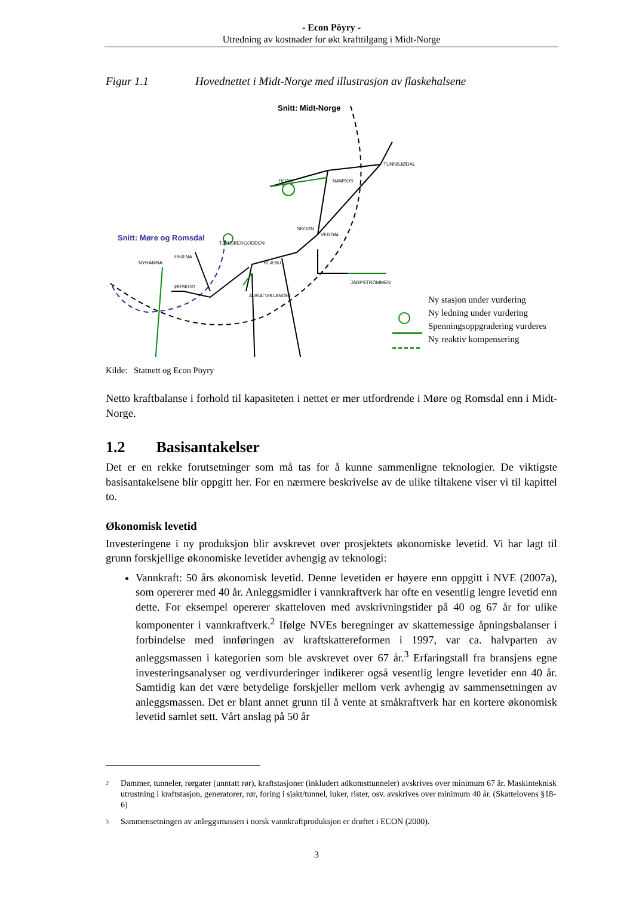- Econ Pöyry -
Utredning av kostnader for økt krafttilgang i Midt-Norge
Figur 1.1 Hovednettet i Midt-Norge med illustrasjon av flaskehalsene
Snitt: Midt-Norge
Snitt: Møre og Romsdal
ROAN
NAMSOS
TUNNSJØDAL
SKOGN
VERDAL
TJELDBERGODDEN
KLÆBU
JÄRPSTRÖMMEN
FRÆNA
NYHAMNA
ØRSKOG
AURA/ VIKLANDET
Ny stasjon under vurdering
Ny ledning under vurdering
Spenningsoppgradering vurderes
Ny reaktiv kompensering
Kilde: Statnett og Econ Pöyry
Netto kraftbalanse i forhold til kapasiteten i nettet er mer utfordrende i Møre og Romsdal enn i Midt-Norge.
1.2 Basisantakelser
Det er en rekke forutsetninger som må tas for å kunne sammenligne teknologier. De viktigste basisantakelsene blir oppgitt her. For en nærmere beskrivelse av de ulike tiltakene viser vi til kapittel to.
Økonomisk levetid
Investeringene i ny produksjon blir avskrevet over prosjektets økonomiske levetid. Vi har lagt til grunn forskjellige økonomiske levetider avhengig av teknologi:
Vannkraft: 50 års økonomisk levetid. Denne levetiden er høyere enn oppgitt i NVE (2007a), som opererer med 40 år. Anleggsmidler i vannkraftverk har ofte en vesentlig lengre levetid enn dette. For eksempel opererer skatteloven med avskrivningstider på 40 og 67 år for ulike komponenter i vannkraftverk.<sup>2</sup> Ifølge NVEs beregninger av skattemessige åpningsbalanser i forbindelse med innføringen av kraftskattereformen i 1997, var ca. halvparten av anleggsmassen i kategorien som ble avskrevet over 67 år.<sup>3</sup> Erfaringstall fra bransjens egne investeringsanalyser og verdivurderinger indikerer også vesentlig lengre levetider enn 40 år. Samtidig kan det være betydelige forskjeller mellom verk avhengig av sammensetningen av anleggsmassen. Det er blant annet grunn til å vente at småkraftverk har en kortere økonomisk levetid samlet sett. Vårt anslag på 50 år
2 Dammer, tunneler, rørgater (unntatt rør), kraftstasjoner (inkludert adkomsttunneler) avskrives over minimum 67 år. Maskinteknisk utrustning i kraftstasjon, generatorer, rør, foring i sjakt/tunnel, luker, rister, osv. avskrives over minimum 40 år. (Skattelovens §18-6)
3 Sammensetningen av anleggsmassen i norsk vannkraftproduksjon er drøftet i ECON (2000).
3